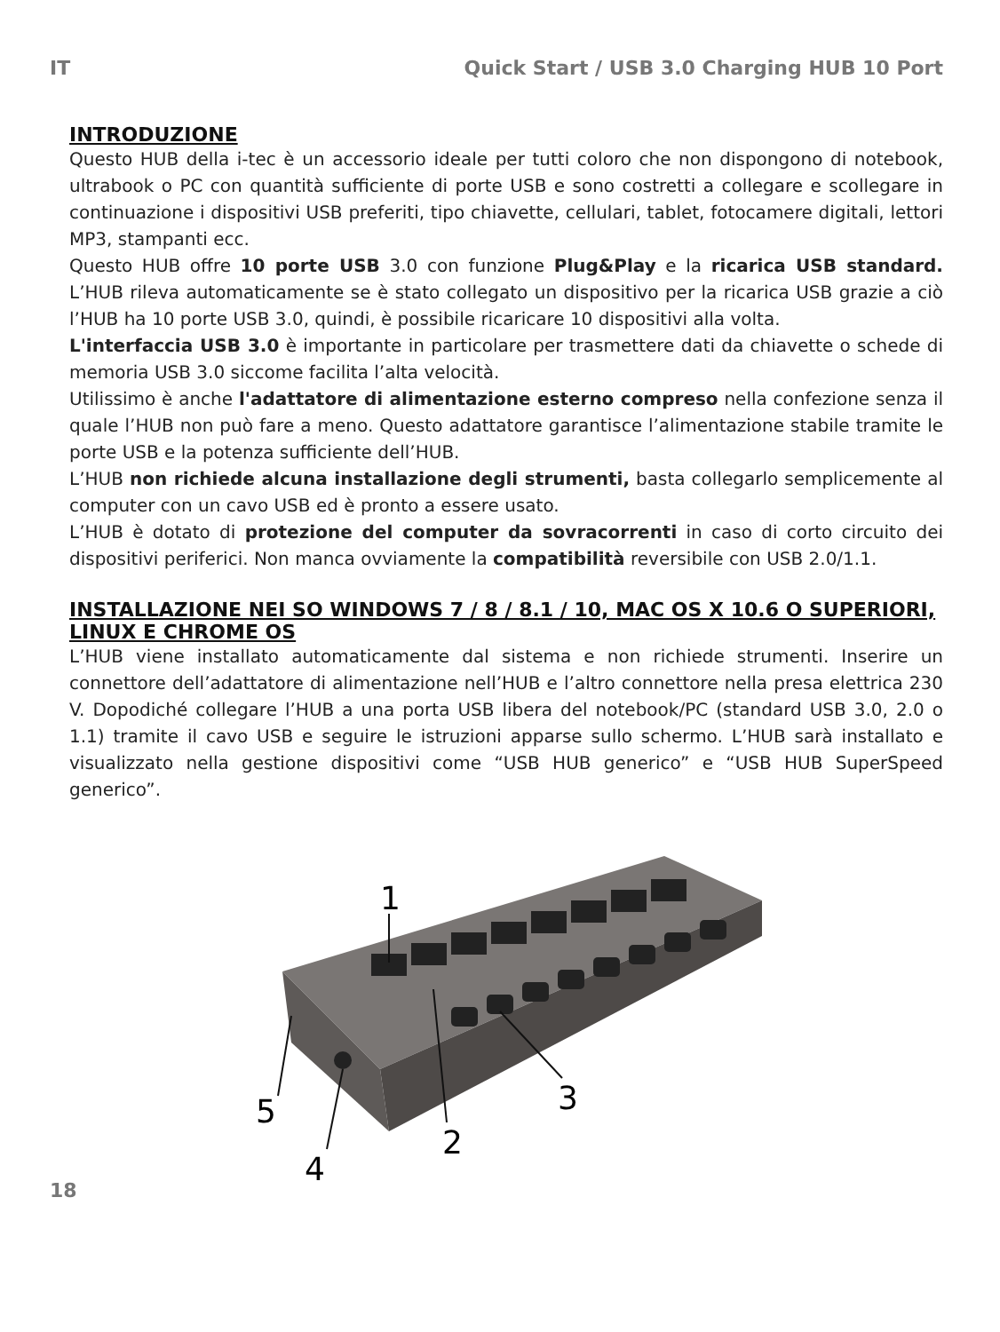IT Quick Start / USB 3.0 Charging HUB 10 Port
INTRODUZIONE
Questo HUB della i-tec è un accessorio ideale per tutti coloro che non dispongono di notebook, ultrabook o PC con quantità sufficiente di porte USB e sono costretti a collegare e scollegare in continuazione i dispositivi USB preferiti, tipo chiavette, cellulari, tablet, fotocamere digitali, lettori MP3, stampanti ecc.
Questo HUB offre 10 porte USB 3.0 con funzione Plug&Play e la ricarica USB standard. L’HUB rileva automaticamente se è stato collegato un dispositivo per la ricarica USB grazie a ciò l’HUB ha 10 porte USB 3.0, quindi, è possibile ricaricare 10 dispositivi alla volta.
L'interfaccia USB 3.0 è importante in particolare per trasmettere dati da chiavette o schede di memoria USB 3.0 siccome facilita l’alta velocità.
Utilissimo è anche l'adattatore di alimentazione esterno compreso nella confezione senza il quale l’HUB non può fare a meno. Questo adattatore garantisce l’alimentazione stabile tramite le porte USB e la potenza sufficiente dell’HUB.
L’HUB non richiede alcuna installazione degli strumenti, basta collegarlo semplicemente al computer con un cavo USB ed è pronto a essere usato.
L’HUB è dotato di protezione del computer da sovracorrenti in caso di corto circuito dei dispositivi periferici. Non manca ovviamente la compatibilità reversibile con USB 2.0/1.1.
INSTALLAZIONE NEI SO WINDOWS 7 / 8 / 8.1 / 10, MAC OS X 10.6 O SUPERIORI, LINUX E CHROME OS
L’HUB viene installato automaticamente dal sistema e non richiede strumenti. Inserire un connettore dell’adattatore di alimentazione nell’HUB e l’altro connettore nella presa elettrica 230 V. Dopodiché collegare l’HUB a una porta USB libera del notebook/PC (standard USB 3.0, 2.0 o 1.1) tramite il cavo USB e seguire le istruzioni apparse sullo schermo. L’HUB sarà installato e visualizzato nella gestione dispositivi come “USB HUB generico” e “USB HUB SuperSpeed generico”.
1
2
3
4
5
18